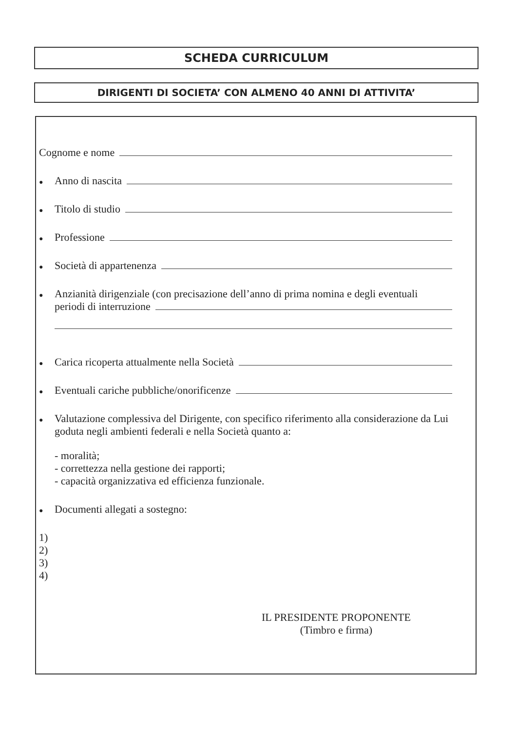SCHEDA CURRICULUM
DIRIGENTI DI SOCIETA’ CON ALMENO 40 ANNI DI ATTIVITA’
Cognome e nome
● Anno di nascita
● Titolo di studio
● Professione
● Società di appartenenza
● Anzianità dirigenziale (con precisazione dell’anno di prima nomina e degli eventuali
periodi di interruzione
● Carica ricoperta attualmente nella Società
● Eventuali cariche pubbliche/onorificenze
● Valutazione complessiva del Dirigente, con specifico riferimento alla considerazione da Lui goduta negli ambienti federali e nella Società quanto a:
- moralità;
- correttezza nella gestione dei rapporti;
- capacità organizzativa ed efficienza funzionale.
● Documenti allegati a sostegno:
1)
2)
3)
4)
IL PRESIDENTE PROPONENTE
(Timbro e firma)